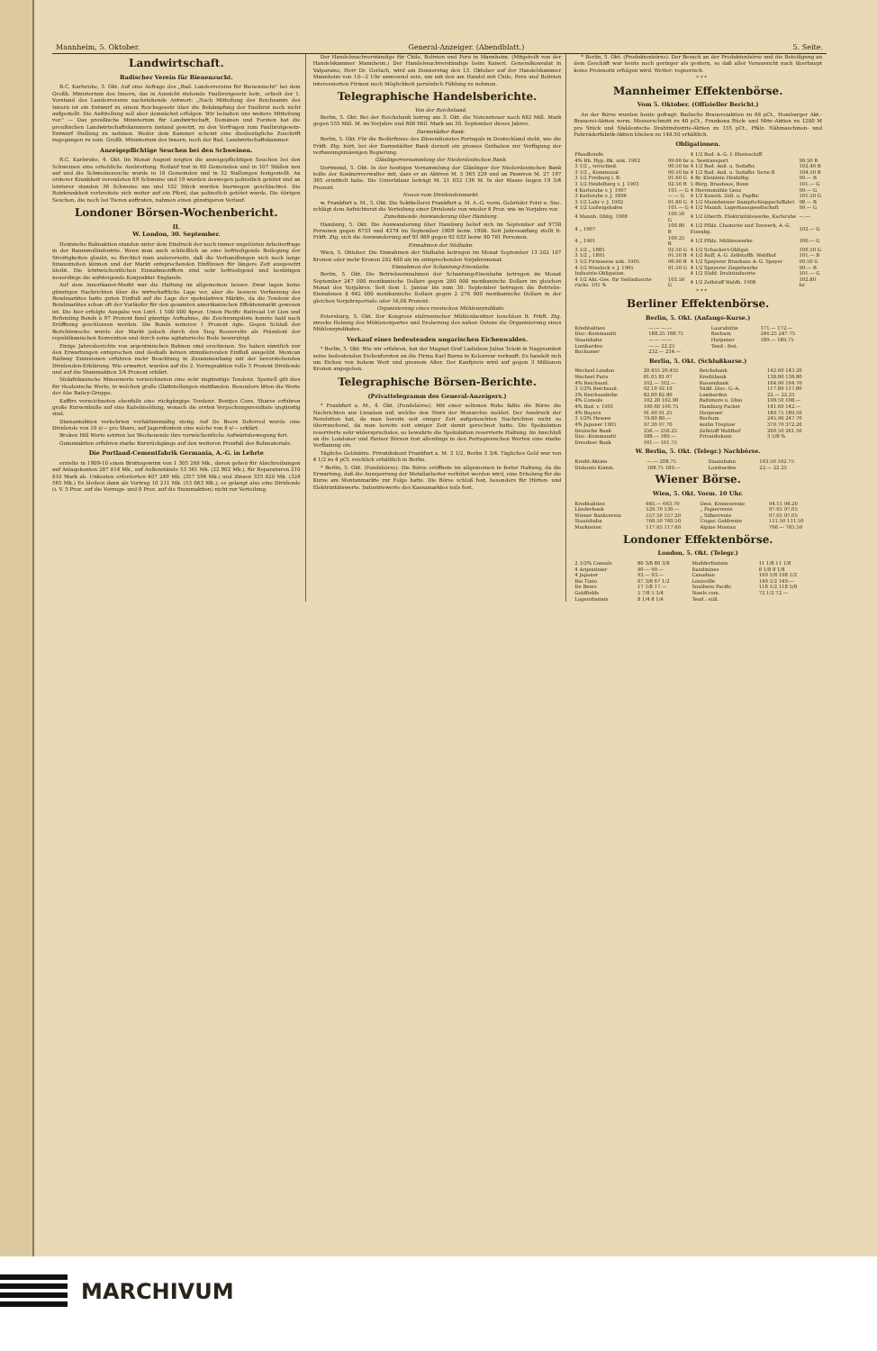Mannheim, 5. Oktober. General-Anzeiger. (Abendblatt.) 5. Seite.
Landwirtschaft.
Badischer Verein für Bienenzucht.
B.C. Karlsruhe, 3. Okt. Auf eine Anfrage des „Bad. Landesvereins für Bienenzucht" bei dem Großh. Ministerium des Innern, das in Aussicht stehende Faulbrutgesetz betr., erhielt der 1. Vorstand des Landesvereins nachstehende Antwort: „Nach Mitteilung des Reichsamts des Innern ist ein Entwurf zu einem Reichsgesetz über die Bekämpfung der Faulbrut noch nicht aufgestellt. Die Aufstellung soll aber demnächst erfolgen. Wir behalten uns weitere Mitteilung vor." — Das preußische Ministerium für Landwirtschaft, Domänen und Forsten hat die preußischen Landwirtschaftskammern instand gesetzt, zu den Vorfragen zum Faulbrutgesetz-Entwurf Stellung zu nehmen. Weder dem Kammer scheint eine diesbezügliche Zuschrift zugegangen zu sein. Großh. Ministerium des Innern, noch der Bad. Landwirtschaftskammer.
Anzeigepflichtige Seuchen bei den Schweinen.
R.C. Karlsruhe, 4. Okt. Im Monat August zeigten die anzeigepflichtigen Seuchen bei den Schweinen eine erhebliche Ausbreitung. Rotlauf trat in 60 Gemeinden und in 107 Ställen neu auf und die Schweineseuche wurde in 18 Gemeinden und in 32 Stallungen festgestellt. An ersterer Krankheit verendeten 69 Schweine und 19 wurden deswegen polizeilich getötet und an letzterer standen 36 Schweine um und 102 Stück wurden hierwegen geschlachtet. Die Rotzkrankheit verbreitete sich weiter auf ein Pferd, das polizeilich getötet wurde. Die übrigen Seuchen, die noch bei Tieren auftraten, nahmen einen günstigeren Verlauf.
Londoner Börsen-Wochenbericht.
II.
W. London, 30. September.
Heimische Bahnaktien standen unter dem Eindruck der noch immer ungelösten Arbeiterfrage in der Baumwollindustrie. Wenn man auch schließlich an eine befriedigende Beilegung der Streitigkeiten glaubt, so fürchtet man andererseits, daß die Verhandlungen sich noch lange hinausziehen können und der Markt entsprechenden Einflüssen für längere Zeit ausgesetzt bleibt. Die letztwöchentlichen Einnahmeziffern sind sehr befriedigend und bestätigen neuerdings die aufsteigende Konjunktur Englands.
Auf dem Amerikaner-Markt war die Haltung im allgemeinen besser. Zwar lagen keine günstigen Nachrichten über die wirtschaftliche Lage vor, aber die bessere Verfassung des Bondmarktes hatte guten Einfluß auf die Lage der spekulativen Märkte, da die Tendenz des Bondmarktes schon oft der Vorläufer für den gesamten amerikanischen Effektenmarkt gewesen ist. Die hier erfolgte Ausgabe von Lstrl. 1 500 000 4proz. Union Pacific Railroad 1st Lien und Refunding Bonds à 97 Prozent fand günstige Aufnahme, die Zeichnungsliste konnte bald nach Eröffnung geschlossen werden. Die Bonds notieren 1 Prozent Agio. Gegen Schluß der Berichtswoche wurde der Markt jedoch durch den Sieg Roosevelts als Präsident der republikanischen Konvention und durch seine agitatorische Rede beunruhigt.
Einige Jahresberichte von argentinischen Bahnen sind erschienen. Sie haben sämtlich nur den Erwartungen entsprochen und deshalb keinen stimulierenden Einfluß ausgeübt. Mexican Railway Emissionen erfuhren mehr Beachtung in Zusammenhang mit der bevorstehenden Dividenden-Erklärung. Wie erwartet, wurden auf die 2. Vorzugsaktien volle 5 Prozent Dividende und auf die Stammaktien 3/4 Prozent erklärt.
Südafrikanische Minenwerte verzeichneten eine sehr ungünstige Tendenz. Speziell gilt dies für rhodesische Werte, in welchen große Glattstellungen stattfanden. Besonders litten die Werte der Abe Bailey-Gruppe.
Kaffirs verzeichneten ebenfalls eine rückgängige Tendenz. Bentjes Cons. Shares erfuhren große Kurseinbuße auf eine Kabelmeldung, wonach die ersten Verpochungsresultate ungünstig sind.
Diamantaktien verkehrten verhältnismäßig stetig. Auf De Beers Deferred wurde eine Dividende von 10 s/— pro Share, auf Jagersfontein eine solche von 6 s/— erklärt.
Broken Hill Werte setzten bei Wochenende ihre vorwöchentliche Aufwärtsbewegung fort.
Gummiaktien erfuhren starke Kursrückgänge auf den weiteren Preisfall des Rohmaterials.
Die Portland-Cementfabrik Germania, A.-G. in Lehrte
erzielte in 1909-10 einen Bruttogewinn von 1 305 268 Mk., davon gehen für Abschreibungen auf Anlagekonten 287 814 Mk., auf Außenstände 53 361 Mk. (22 902 Mk.), für Reparaturen 210 810 Mark ab. Unkosten erforderten 407 249 Mk. (357 594 Mk.) und Zinsen 335 820 Mk. (324 565 Mk.) Es bleiben dann als Vortrag 10 211 Mk. (53 063 Mk.); es gelangt also eine Dividende (i. V. 5 Proz. auf die Vorzugs- und 0 Proz. auf die Stammaktien) nicht zur Verteilung.
Der Handelssachverständige für Chile, Bolivien und Peru in Mannheim. (Mitgeteilt von der Handelskammer Mannheim.) Der Handelssachverständige beim Kaiserl. Generalkonsulat in Valparaiso, Herr Dr. Gerlach, wird am Donnerstag den 13. Oktober auf der Handelskammer Mannheim von 10—2 Uhr anwesend sein, um mit den am Handel mit Chile, Peru und Bolivien interessierten Firmen noch Möglichkeit persönlich Fühlung zu nehmen.
Telegraphische Handelsberichte.
Von der Reichsbank.
Berlin, 5. Okt. Bei der Reichsbank betrug am 3. Okt. die Notensteuer noch 682 Mill. Mark gegen 555 Mill. M. im Vorjahre und 608 Mill. Mark am 30. September dieses Jahres.
Darmstädter Bank.
Berlin, 5. Okt. Für die Bedürfnisse des Zinsendienstes Portugals in Deutschland steht, wie die Frkft. Ztg. hört, bei der Darmstädter Bank derzeit ein grosses Guthaben zur Verfügung der verfassungsmässigen Regierung.
Gläubigerversammlung der Niederdeutschen Bank.
Dortmund, 5. Okt. In der heutigen Versammlung der Gläubiger der Niederdeutschen Bank teilte der Konkursverwalter mit, dass er an Aktiven M. 5 365 229 und an Passiven M. 27 197 365 ermittelt habe. Die Unterbilanz beträgt M. 21 832 136 M. In der Masse liegen 19 3/4 Prozent.
Neues vom Dividendenmarkt.
w. Frankfurt a. M., 5. Okt. Die Sektkellerei Frankfurt a. M. A.-G. vorm. Gebrüder Feist u. Sne. schlägt dem Aufsichtsrat die Verteilung einer Dividende von wieder 6 Proz. wie im Vorjahre vor.
Zunehmende Auswanderung über Hamburg.
Hamburg, 5. Okt. Die Auswanderung über Hamburg belief sich im September auf 9738 Personen gegen 6733 und 4374 im September 1909 bezw. 1908. Seit Jahresanfang stellt lt. Frkft. Ztg. sich die Auswanderung auf 93 989 gegen 92 033 bezw. 90 781 Personen.
Einnahmen der Südbahn.
Wien, 5. Oktober. Die Einnahmen der Südbahn betrugen im Monat September 13 202 107 Kronen oder mehr Kronen 282 480 als im entsprechenden Vorjahrsmonat.
Einnahmen der Schantung-Eisenbahn.
Berlin, 5. Okt. Die Betriebseinnahmen der Schantung-Eisenbahn betrugen im Monat September 247 000 mexikanische Dollars gegen 280 000 mexikanische Dollars im gleichen Monat des Vorjahres. Seit dem 1. Januar bis zum 30. September betrugen die Betriebs-Einnahmen $ 642 000 mexikanische Dollars gegen 2 276 000 mexikanische Dollars in der gleichen Vorjahrsperiode oder 16,08 Prozent.
Organisierung eines russischen Mühlensyndikats.
Petersburg, 5. Okt. Der Kongress südrussischer Mühlenbesitzer beschloss lt. Frkft. Ztg. zwecks Hebung des Mühlenexportes und Eroberung des nahen Ostens die Organisierung eines Mühlensyndikates.
Verkauf eines bedeutenden ungarischen Eichenwaldes.
* Berlin, 5. Okt. Wie wir erfahren, hat der Magnat Graf Ladislaus Julius Teleki in Nagysomkut seine bedeutenden Eichenforsten an die Firma Karl Barna in Kolozsvar verkauft. Es handelt sich um Eichen von hohem Wert und grossem Alter. Der Kaufpreis wird auf gegen 3 Millionen Kronen angegeben.
Telegraphische Börsen-Berichte.
(Privattelegramm des General-Anzeigers.)
* Frankfurt a. M., 4. Okt. (Fondsbörse). Mit einer seltenen Ruhe faßte die Börse die Nachrichten aus Lissabon auf, welche den Sturz der Monarchie meldet. Der Ausdruck der Revolution hat, da man bereits seit einiger Zeit aufgetauchten Nachrichten nicht so überraschend, da man bereits seit einiger Zeit damit gerechnet hatte. Die Spekulation reservierte sehr widerspruchslos, so bewahrte die Spekulation reservierte Haltung. Im Anschluß an die Londoner und Pariser Börsen trat allerdings in den Portugiesischen Werten eine starke Verflauung ein.
Tägliche Geldsätze. Privatdiskont Frankfurt a. M. 3 1/2, Berlin 3 3/4. Tägliches Geld war von 4 1/2 zu 4 pCt. reichlich erhältlich in Berlin.
* Berlin, 5. Okt. (Fondsbörse). Die Börse eröffnete im allgemeinen in fester Haltung, da die Erwartung, daß die Aussperrung der Metallarbeiter verhütet werden wird, eine Erholung für die Kurse am Montanmarkte zur Folge hatte. Die Börse schloß fest, besonders für Hütten- und Elektrizitätswerte. Industriewerte des Kassamarktes teils fest.
* Berlin, 5. Okt. (Produktenbörse). Der Besuch an der Produktenbörse und die Beteiligung an dem Geschäft war heute noch geringer als gestern, so daß aller Voraussicht nach überhaupt keine Preisnotiz erfolgen wird. Wetter: regnerisch.
* * *
Mannheimer Effektenbörse.
Vom 5. Oktober. (Offizieller Bericht.)
An der Börse wurden heute gefragt: Badische Brauereiaktien zu 68 pCt., Homburger Akt.-Brauerei-Aktien vorm. Messerschmitt zu 40 pCt., Frankona Rück- und Mitv.-Aktien zu 1200 M pro Stück und Süddeutsche Drahtindustrie-Aktien zu 155 pCt., Pfälz. Nähmaschinen- und Fahrräderfabrik-Aktien blieben zu 148.50 erhältlich.
Obligationen.
| Pfandbriefe. | | 4 1/2 Bad. A.-G. f. Rheinschiff. | |
| --- | --- | --- | --- |
| 4% Rh. Hyp.-Bk. unk. 1902 | 99.60 bz | u. Seetransport | 99.50 B |
| 3 1/2 „ verschied. | 90.50 bz | 4 1/2 Bad. Anil. u. Sodafbr. | 102.40 B |
| 3 1/2 „ Kommunal | 90.50 bz | 4 1/2 Bad. Anil. u. Sodafbr. Serie B | 104.50 B |
| 3 1/2 Freiburg i. B. | 91.60 G | 4 Br. Kleinlein Heidelbg. | 99.— B |
| 3 1/2 Heidelberg v. J. 1903 | 92.50 B | 5 Bürg. Brauhaus, Bonn | 101.— G |
| 4 Karlsruhe v. J. 1907 | 101.— G | 4 Herrenmühle Genz | 99.— G |
| 3 Karlsruhe v. J. 1896 | —.— G | 4 1/2 Konsth. Zell. u. Papfbr. | 101.50 G |
| 3 1/2 Lahr v. J. 1902 | 91.60 G | 4 1/2 Mannheimer Dampfschleppschiffahrt | 98.— B |
| 4 1/2 Ludwigshafen | 101.— G | 4 1/2 Mannh. Lagerhausgesellschaft | 99.— G |
| 4 Mannh. Oblig. 1908 | 100.50 G | 4 1/2 Oberrh. Elektrizitätswerke, Karlsruhe | —.— |
| 4 „ 1907 | 100.80 B | 4 1/2 Pfälz. Chamotte und Tonwerk, A.-G. Eisenbg. | 102.— G |
| 4 „ 1901 | 100.25 B | 4 1/2 Pfälz. Mühlenwerke | 100.— G |
| 3 1/2 „ 1885 | 92.50 G | 4 1/2 Schuckert-Obligat. | 100.50 G |
| 3 1/2 „ 1895 | 91.50 B | 4 1/2 Ruff, A.-G. Zellstoffb. Waldhof | 101.— B |
| 3 1/2 Pirmasens unk. 1905 | 90.90 B | 4 1/2 Speyerer Brauhaus A.-G. Speyer | 99.50 G |
| 4 1/2 Wiesloch v. J. 1905 | 91.50 G | 4 1/2 Speyerer Ziegelwerke | 99.— B |
| Industrie-Obligation. | | 4 1/2 Südd. Drahtindustrie | 101.— G |
| 4 1/2 Akt.-Ges. für Seilindustrie rückz. 105 % | 103.50 G | 4 1/2 Zellstoff Waldh. 1908 | 102.80 bz |
* * *
Berliner Effektenbörse.
Berlin, 5. Okt. (Anfangs-Kurse.)
| Kreditaktien | —.— —.— | Laurahütte | 171.— 172.— |
| Disc.-Kommandit | 188.25 188.75 | Bochum | 246.25 247.75 |
| Staatsbahn | —.— —.— | Harpener | 189.— 189.75 |
| Lombarden | —.— 22.25 | Tend.: fest. | |
| Bochumer | 232.— 234.— | | |
Berlin, 5. Okt. (Schlußkurse.)
| Wechsel London | 20.455 20.455 | Reichsbank | 142.60 143.20 |
| Wechsel Paris | 81.05 81.07 | Kreditbank | 138.80 138.80 |
| 4% Reichsanl. | 102.— 102.— | Russenbank | 164.90 164.70 |
| 3 1/2% Reichsanl. | 92.10 92.10 | Südd. Disc.-G.-A. | 117.80 117.80 |
| 3% Reichsanleihe | 82.80 82.80 | Lombarden | 22.— 22.25 |
| 4% Consols | 102.20 102.90 | Baltimore u. Ohio | 108.50 108.— |
| 4% Bad. v. 1901 | 100.60 100.75 | Hamburg Packet | 141.60 142.— |
| 4% Bayern | 91.40 91.25 | Harpener | 189.75 189.50 |
| 3 1/2% Hessen | 79.80 80.— | Bochum | 245.90 247.70 |
| 4% Japaner 1905 | 97.30 97.70 | Anilin Treptow | 370.70 372.20 |
| Deutsche Bank | 256.— 256.25 | Zellstoff Waldhof | 260.50 261.50 |
| Disc.-Kommandit | 188.— 189.— | Privatdiskont | 3 5/8 % |
| Dresdner Bank | 161.— 161.75 | | |
W. Berlin, 5. Okt. (Telegr.) Nachbörse.
| Kredit-Aktien | —.— 208.75 | Staatsbahn | 163.50 162.75 |
| Diskonto Komm. | 188.75 189.— | Lombarden | 22.— 22.25 |
Wiener Börse.
Wien, 5. Okt. Vorm. 10 Uhr.
| Kreditaktien | 665.— 663.70 | Oest. Kronenrente | 94.15 94.20 |
| Länderbank | 529.70 530.— | „ Papierrente | 97.05 97.05 |
| Wiener Bankverein | 557.50 557.20 | „ Silberrente | 97.05 97.05 |
| Staatsbahn | 760.50 760.50 | Ungar. Goldrente | 111.50 111.50 |
| Marknoten | 117.65 117.60 | Alpine Montan | 766.— 765.50 |
Londoner Effektenbörse.
London, 5. Okt. (Telegr.)
| 2 1/2% Consols | 80 3/8 80 3/8 | Modderfontein | 11 1/8 11 1/8 |
| 4 Argentinier | 90.— 90.— | Randmines | 8 1/8 8 1/8 |
| 4 Japaner | 93.— 93.— | Canadian | 199 1/8 198 1/2 |
| Rio Tinto | 67 3/8 67 1/2 | Louisville | 149 1/2 149.— |
| De Beers | 17 1/8 17.— | Southern Pacific | 118 1/2 118 5/8 |
| Goldfields | 5 7/8 5 3/4 | Steels com. | 72 1/2 72.— |
| Lagersfontein | 8 1/4 8 1/4 | Tend.: still. | |
MARCHIVUM